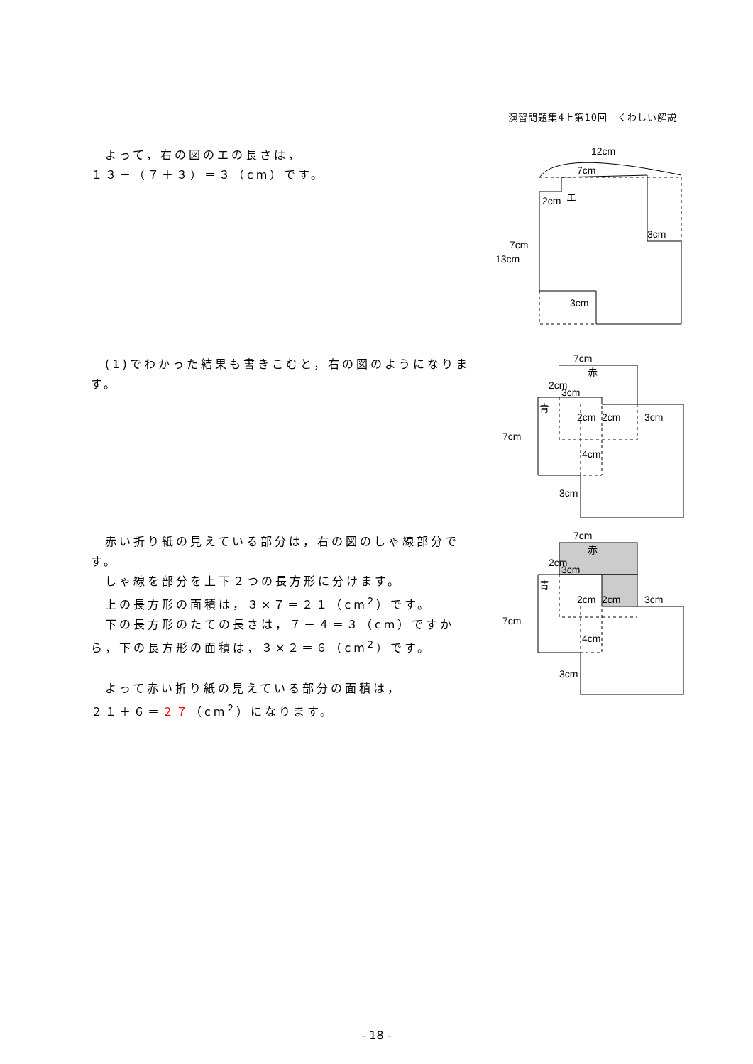演習問題集4上第10回　くわしい解説
　よって，右の図のエの長さは，
１３－（７＋３）＝３（cm）です。
12cm
7cm
2cm
エ
3cm
7cm
13cm
3cm
　(1)でわかった結果も書きこむと，右の図のようになります。
7cm
赤
2cm
3cm
青
2cm
2cm
3cm
7cm
4cm
3cm
　赤い折り紙の見えている部分は，右の図のしゃ線部分です。
　しゃ線を部分を上下２つの長方形に分けます。
　上の長方形の面積は，３×７＝２１（cm<sup>2</sup>）です。
　下の長方形のたての長さは，７－４＝３（cm）ですから，下の長方形の面積は，３×２＝６（cm<sup>2</sup>）です。
　よって赤い折り紙の見えている部分の面積は，
２１＋６＝２７（cm<sup>2</sup>）になります。
7cm
赤
2cm
3cm
青
2cm
2cm
3cm
7cm
4cm
3cm
- 18 -